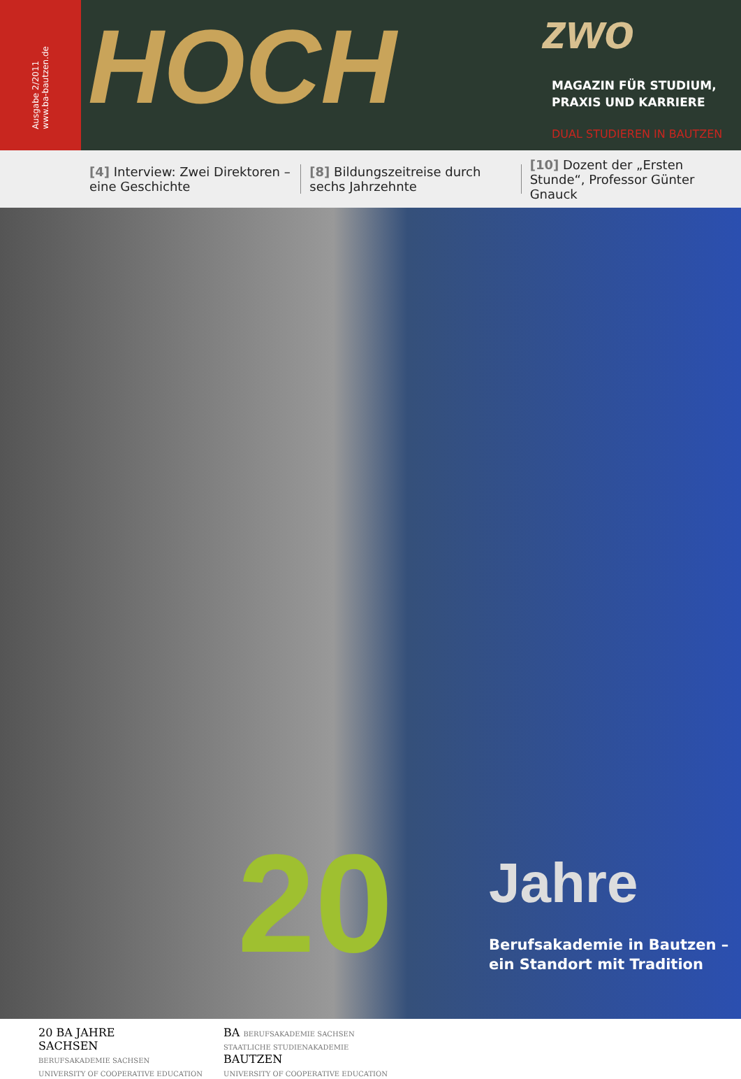Ausgabe 2/2011
www.ba-bautzen.de
HOCH
zwo
MAGAZIN FÜR STUDIUM,
PRAXIS UND KARRIERE
DUAL STUDIEREN IN BAUTZEN
[4] Interview: Zwei Direktoren – eine Geschichte
[8] Bildungszeitreise durch sechs Jahrzehnte
[10] Dozent der „Ersten Stunde“, Professor Günter Gnauck
20 Jahre
Berufsakademie in Bautzen –
ein Standort mit Tradition
20 BA JAHRE
SACHSEN
BERUFSAKADEMIE SACHSEN
UNIVERSITY OF COOPERATIVE EDUCATION
BA BERUFSAKADEMIE SACHSEN
STAATLICHE STUDIENAKADEMIE
BAUTZEN
UNIVERSITY OF COOPERATIVE EDUCATION